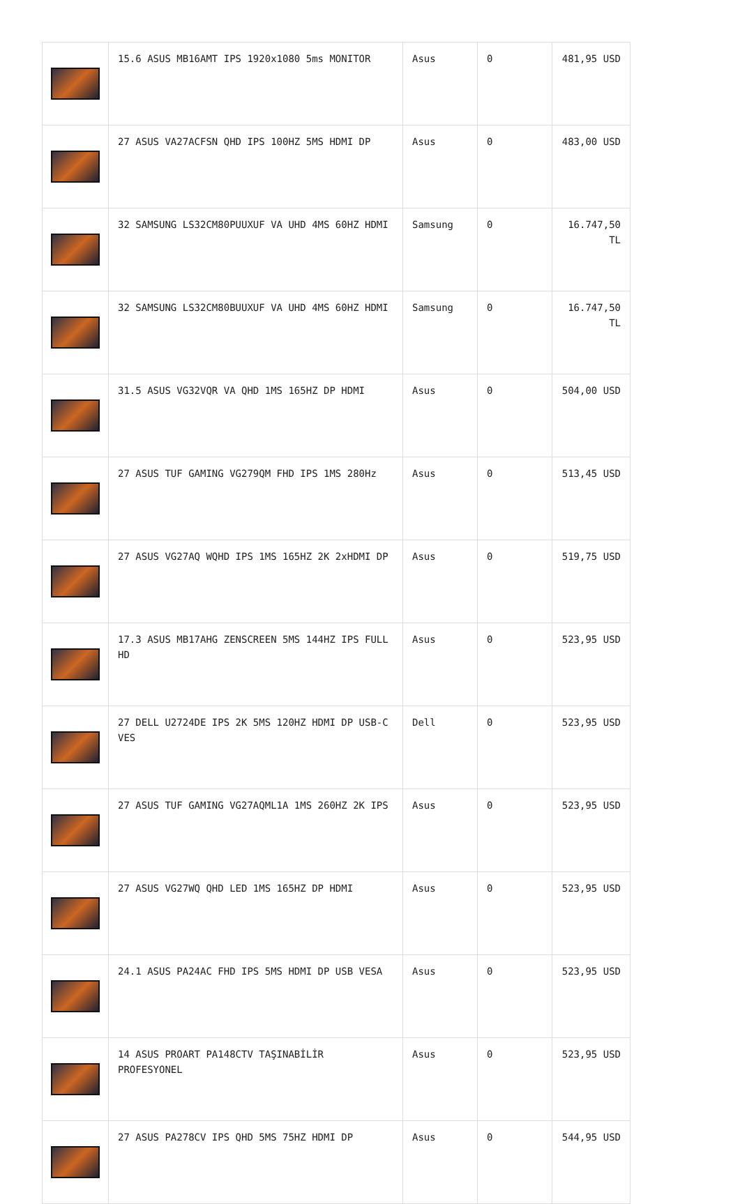| | 15.6 ASUS MB16AMT IPS 1920x1080 5ms MONITOR | Asus | 0 | 481,95 USD |
| | 27 ASUS VA27ACFSN QHD IPS 100HZ 5MS HDMI DP | Asus | 0 | 483,00 USD |
| | 32 SAMSUNG LS32CM80PUUXUF VA UHD 4MS 60HZ HDMI | Samsung | 0 | 16.747,50 TL |
| | 32 SAMSUNG LS32CM80BUUXUF VA UHD 4MS 60HZ HDMI | Samsung | 0 | 16.747,50 TL |
| | 31.5 ASUS VG32VQR VA QHD 1MS 165HZ DP HDMI | Asus | 0 | 504,00 USD |
| | 27 ASUS TUF GAMING VG279QM FHD IPS 1MS 280Hz | Asus | 0 | 513,45 USD |
| | 27 ASUS VG27AQ WQHD IPS 1MS 165HZ 2K 2xHDMI DP | Asus | 0 | 519,75 USD |
| | 17.3 ASUS MB17AHG ZENSCREEN 5MS 144HZ IPS FULL HD | Asus | 0 | 523,95 USD |
| | 27 DELL U2724DE IPS 2K 5MS 120HZ HDMI DP USB-C VES | Dell | 0 | 523,95 USD |
| | 27 ASUS TUF GAMING VG27AQML1A 1MS 260HZ 2K IPS | Asus | 0 | 523,95 USD |
| | 27 ASUS VG27WQ QHD LED 1MS 165HZ DP HDMI | Asus | 0 | 523,95 USD |
| | 24.1 ASUS PA24AC FHD IPS 5MS HDMI DP USB VESA | Asus | 0 | 523,95 USD |
| | 14 ASUS PROART PA148CTV TAŞINABİLİR PROFESYONEL | Asus | 0 | 523,95 USD |
| | 27 ASUS PA278CV IPS QHD 5MS 75HZ HDMI DP | Asus | 0 | 544,95 USD |